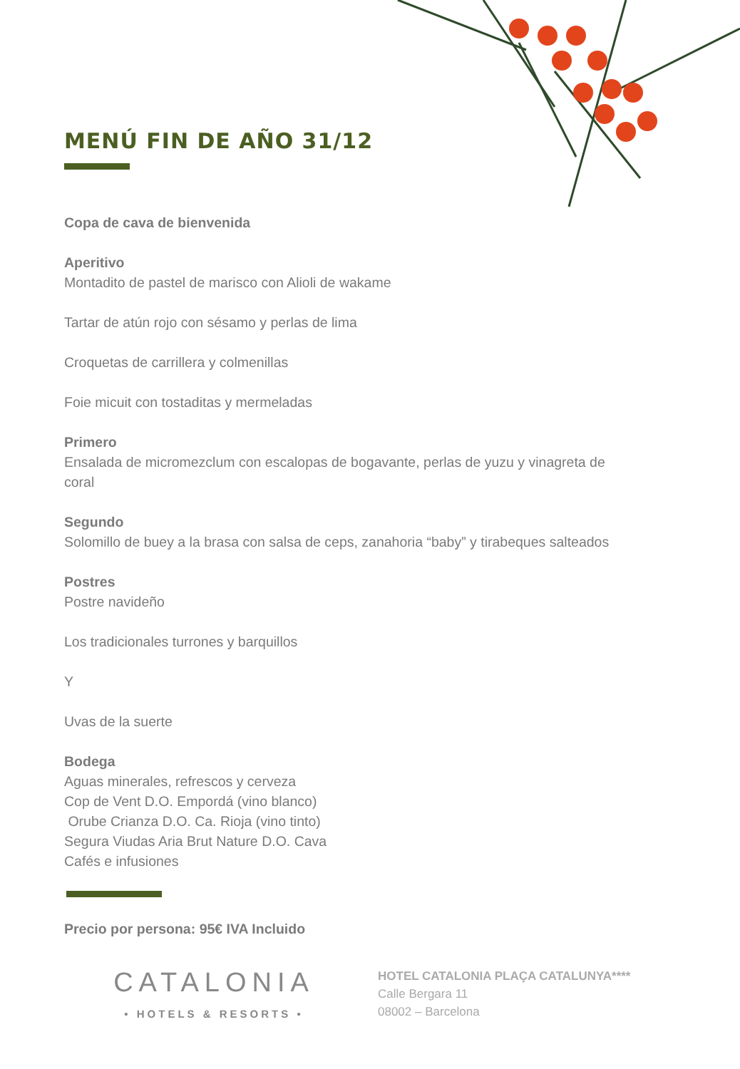MENÚ FIN DE AÑO 31/12
Copa de cava de bienvenida
Aperitivo
Montadito de pastel de marisco con Alioli de wakame
Tartar de atún rojo con sésamo y perlas de lima
Croquetas de carrillera y colmenillas
Foie micuit con tostaditas y mermeladas
Primero
Ensalada de micromezclum con escalopas de bogavante, perlas de yuzu y vinagreta de coral
Segundo
Solomillo de buey a la brasa con salsa de ceps, zanahoria “baby” y tirabeques salteados
Postres
Postre navideño
Los tradicionales turrones y barquillos
Y
Uvas de la suerte
Bodega
Aguas minerales, refrescos y cerveza
Cop de Vent D.O. Empordá (vino blanco)
Orube Crianza D.O. Ca. Rioja (vino tinto)
Segura Viudas Aria Brut Nature D.O. Cava
Cafés e infusiones
Precio por persona: 95€ IVA Incluido
CATALONIA
• HOTELS & RESORTS •
HOTEL CATALONIA PLAÇA CATALUNYA****
Calle Bergara 11
08002 – Barcelona